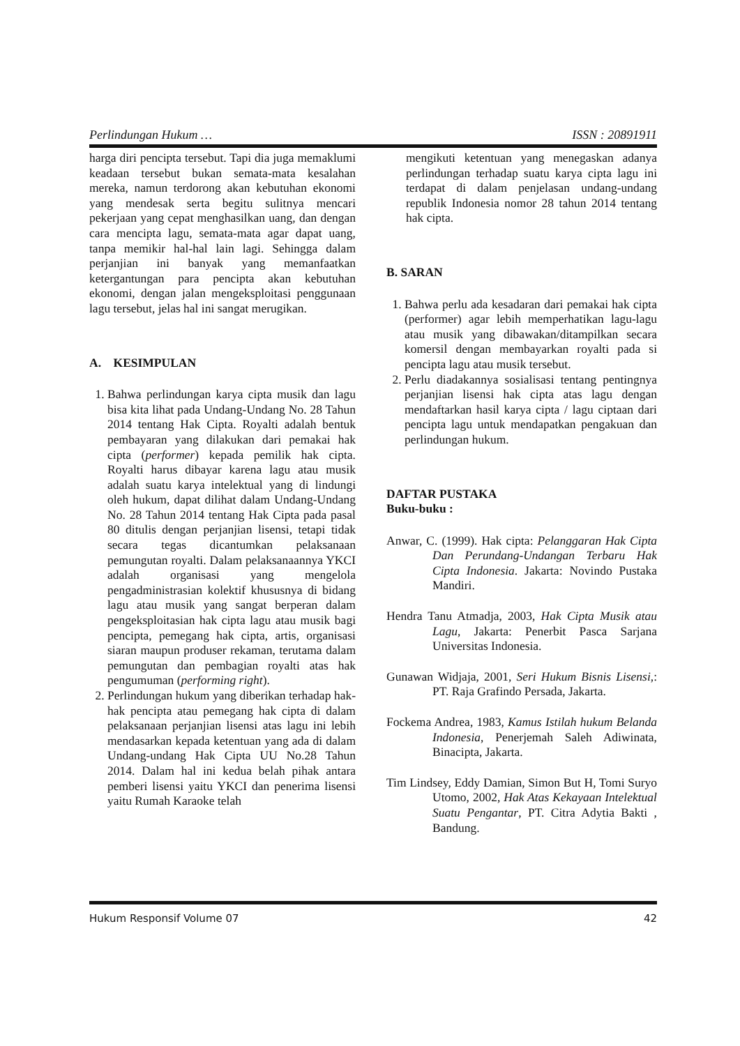Perlindungan Hukum … ISSN : 20891911
harga diri pencipta tersebut. Tapi dia juga memaklumi keadaan tersebut bukan semata-mata kesalahan mereka, namun terdorong akan kebutuhan ekonomi yang mendesak serta begitu sulitnya mencari pekerjaan yang cepat menghasilkan uang, dan dengan cara mencipta lagu, semata-mata agar dapat uang, tanpa memikir hal-hal lain lagi. Sehingga dalam perjanjian ini banyak yang memanfaatkan ketergantungan para pencipta akan kebutuhan ekonomi, dengan jalan mengeksploitasi penggunaan lagu tersebut, jelas hal ini sangat merugikan.
A. KESIMPULAN
1. Bahwa perlindungan karya cipta musik dan lagu bisa kita lihat pada Undang-Undang No. 28 Tahun 2014 tentang Hak Cipta. Royalti adalah bentuk pembayaran yang dilakukan dari pemakai hak cipta (performer) kepada pemilik hak cipta. Royalti harus dibayar karena lagu atau musik adalah suatu karya intelektual yang di lindungi oleh hukum, dapat dilihat dalam Undang-Undang No. 28 Tahun 2014 tentang Hak Cipta pada pasal 80 ditulis dengan perjanjian lisensi, tetapi tidak secara tegas dicantumkan pelaksanaan pemungutan royalti. Dalam pelaksanaannya YKCI adalah organisasi yang mengelola pengadministrasian kolektif khususnya di bidang lagu atau musik yang sangat berperan dalam pengeksploitasian hak cipta lagu atau musik bagi pencipta, pemegang hak cipta, artis, organisasi siaran maupun produser rekaman, terutama dalam pemungutan dan pembagian royalti atas hak pengumuman (performing right).
2. Perlindungan hukum yang diberikan terhadap hak-hak pencipta atau pemegang hak cipta di dalam pelaksanaan perjanjian lisensi atas lagu ini lebih mendasarkan kepada ketentuan yang ada di dalam Undang-undang Hak Cipta UU No.28 Tahun 2014. Dalam hal ini kedua belah pihak antara pemberi lisensi yaitu YKCI dan penerima lisensi yaitu Rumah Karaoke telah
mengikuti ketentuan yang menegaskan adanya perlindungan terhadap suatu karya cipta lagu ini terdapat di dalam penjelasan undang-undang republik Indonesia nomor 28 tahun 2014 tentang hak cipta.
B. SARAN
1. Bahwa perlu ada kesadaran dari pemakai hak cipta (performer) agar lebih memperhatikan lagu-lagu atau musik yang dibawakan/ditampilkan secara komersil dengan membayarkan royalti pada si pencipta lagu atau musik tersebut.
2. Perlu diadakannya sosialisasi tentang pentingnya perjanjian lisensi hak cipta atas lagu dengan mendaftarkan hasil karya cipta / lagu ciptaan dari pencipta lagu untuk mendapatkan pengakuan dan perlindungan hukum.
DAFTAR PUSTAKA
Buku-buku :
Anwar, C. (1999). Hak cipta: Pelanggaran Hak Cipta Dan Perundang-Undangan Terbaru Hak Cipta Indonesia. Jakarta: Novindo Pustaka Mandiri.
Hendra Tanu Atmadja, 2003, Hak Cipta Musik atau Lagu, Jakarta: Penerbit Pasca Sarjana Universitas Indonesia.
Gunawan Widjaja, 2001, Seri Hukum Bisnis Lisensi,: PT. Raja Grafindo Persada, Jakarta.
Fockema Andrea, 1983, Kamus Istilah hukum Belanda Indonesia, Penerjemah Saleh Adiwinata, Binacipta, Jakarta.
Tim Lindsey, Eddy Damian, Simon But H, Tomi Suryo Utomo, 2002, Hak Atas Kekayaan Intelektual Suatu Pengantar, PT. Citra Adytia Bakti , Bandung.
Hukum Responsif Volume 07 42